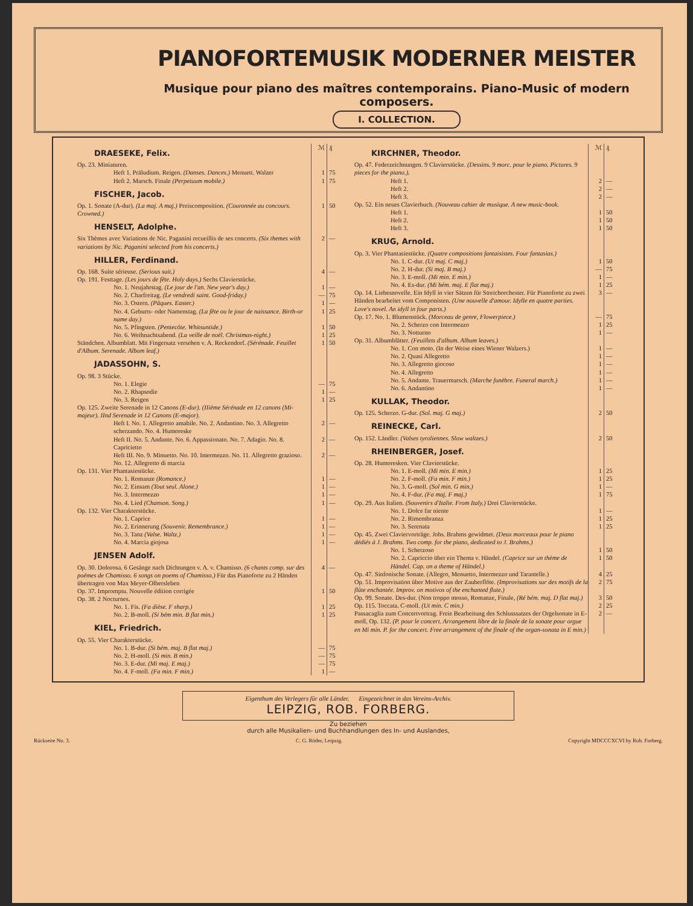PIANOFORTEMUSIK MODERNER MEISTER
Musique pour piano des maîtres contemporains. Piano-Music of modern composers.
I. COLLECTION.
| DRAESEKE, Felix. | ℳ | ₰ |
| Op. 23. Miniaturen. | | |
| Heft 1. Präludium. Reigen. (Danses. Dances.) Menuett. Walzer | 1 | 75 |
| Heft 2. Marsch. Finale (Perpetuum mobile.) | 1 | 75 |
| FISCHER, Jacob. | | |
| Op. 1. Sonate (A-dur). (La maj. A maj.) Preiscomposition. (Couronnée au concours. Crowned.) | 1 | 50 |
| HENSELT, Adolphe. | | |
| Six Thèmes avec Variations de Nic. Paganini recueillis de ses concerts. (Six themes with variations by Nic. Paganini selected from his concerts.) | 2 | — |
| HILLER, Ferdinand. | | |
| Op. 168. Suite sérieuse. (Serious suit.) | 4 | — |
| Op. 191. Festtage. (Les jours de fête. Holy days.) Sechs Clavierstücke. | | |
| No. 1. Neujahrstag. (Le jour de l'an. New year's day.) | 1 | — |
| No. 2. Charfreitag. (Le vendredi saint. Good-friday.) | — | 75 |
| No. 3. Ostern. (Pâques. Easter.) | 1 | — |
| No. 4. Geburts- oder Namenstag. (La fête ou le jour de naissance. Birth-or name day.) | 1 | 25 |
| No. 5. Pfingsten. (Pentecôte. Whitsuntide.) | 1 | 50 |
| No. 6. Weihnachtsabend. (La veille de noël. Christmas-night.) | 1 | 25 |
| Ständchen. Albumblatt. Mit Fingersatz versehen v. A. Reckendorf. (Sérénade. Feuillet d'Album. Serenade. Album leaf.) | 1 | 50 |
| JADASSOHN, S. | | |
| Op. 98. 3 Stücke. | | |
| No. 1. Elegie | — | 75 |
| No. 2. Rhapsodie | 1 | — |
| No. 3. Reigen | 1 | 25 |
| Op. 125. Zweite Serenade in 12 Canons (E-dur). (IIième Sérénade en 12 canons (Mi-majeur). IInd Serenade in 12 Canons (E-major). | | |
| Heft I. No. 1. Allegretto amabile. No. 2. Andantino. No. 3. Allegretto scherzando. No. 4. Humoreske | 2 | — |
| Heft II. No. 5. Andante. No. 6. Appassionato. No. 7. Adagio. No. 8. Capricietto | 2 | — |
| Heft III. No. 9. Minuetto. No. 10. Intermezzo. No. 11. Allegretto grazioso. No. 12. Allegretto di marcia | 2 | — |
| Op. 131. Vier Phantasiestücke. | | |
| No. 1. Romanze (Romance.) | 1 | — |
| No. 2. Einsam (Tout seul. Alone.) | 1 | — |
| No. 3. Intermezzo | 1 | — |
| No. 4. Lied (Chanson. Song.) | 1 | — |
| Op. 132. Vier Charakterstücke. | | |
| No. 1. Caprice | 1 | — |
| No. 2. Erinnerung (Souvenir. Remembrance.) | 1 | — |
| No. 3. Tanz (Valse. Waltz.) | 1 | — |
| No. 4. Marcia giojosa | 1 | — |
| JENSEN Adolf. | | |
| Op. 30. Dolorosa. 6 Gesänge nach Dichtungen v. A. v. Chamisso. (6 chants comp. sur des poëmes de Chamisso. 6 songs on poems of Chamisso.) Für das Pianoforte zu 2 Händen übertragen von Max Meyer-Olbersleben | 4 | — |
| Op. 37. Impromptu. Nouvelle édition corrigée | 1 | 50 |
| Op. 38. 2 Nocturnes. | | |
| No. 1. Fis. (Fa dièse. F sharp.) | 1 | 25 |
| No. 2. B-moll. (Si bém min. B flat min.) | 1 | 25 |
| KIEL, Friedrich. | | |
| Op. 55. Vier Charakterstücke. | | |
| No. 1. B-dur. (Si bém. maj. B flat maj.) | — | 75 |
| No. 2. H-moll. (Si min. B min.) | — | 75 |
| No. 3. E-dur. (Mi maj. E maj.) | — | 75 |
| No. 4. F-moll. (Fa min. F min.) | 1 | — |
| KIRCHNER, Theodor. | ℳ | ₰ |
| Op. 47. Federzeichnungen. 9 Clavierstücke. (Dessins. 9 morc. pour le piano. Pictures. 9 pieces for the piano.). | | |
| Heft 1. | 2 | — |
| Heft 2. | 2 | — |
| Heft 3. | 2 | — |
| Op. 52. Ein neues Clavierbuch. (Nouveau cahier de musique. A new music-book. | | |
| Heft 1. | 1 | 50 |
| Heft 2. | 1 | 50 |
| Heft 3. | 1 | 50 |
| KRUG, Arnold. | | |
| Op. 3. Vier Phantasiestücke. (Quatre compositions fantaisistes. Four fantasias.) | | |
| No. 1. C-dur. (Ut maj. C maj.) | 1 | 50 |
| No. 2. H-dur. (Si maj. B maj.) | — | 75 |
| No. 3. E-moll. (Mi min. E min.) | 1 | — |
| No. 4. Es-dur. (Mi bém. maj. E flat maj.) | 1 | 25 |
| Op. 14. Liebesnovelle. Ein Idyll in vier Sätzen für Streichorchester. Für Pianoforte zu zwei Händen bearbeitet vom Componisten. (Une nouvelle d'amour. Idylle en quatre parties. Love's novel. An idyll in four parts.) | 3 | — |
| Op. 17. No. 1. Blumenstück. (Morceau de genre, Flowerpiece.) | — | 75 |
| No. 2. Scherzo con Intermezzo | 1 | 25 |
| No. 3. Notturno | 1 | — |
| Op. 31. Albumblätter. (Feuillets d'album. Album leaves.) | | |
| No. 1. Con moto. (In der Weise eines Wiener Walzers.) | 1 | — |
| No. 2. Quasi Allegretto | 1 | — |
| No. 3. Allegretto giocoso | 1 | — |
| No. 4. Allegretto | 1 | — |
| No. 5. Andante. Trauermarsch. (Marche funèbre. Funeral march.) | 1 | — |
| No. 6. Andantino | 1 | — |
| KULLAK, Theodor. | | |
| Op. 125. Scherzo. G-dur. (Sol. maj. G maj.) | 2 | 50 |
| REINECKE, Carl. | | |
| Op. 152. Ländler. (Valses tyroliennes. Slow waltzes.) | 2 | 50 |
| RHEINBERGER, Josef. | | |
| Op. 28. Humoresken. Vier Clavierstücke. | | |
| No. 1. E-moll. (Mi min. E min.) | 1 | 25 |
| No. 2. F-moll. (Fa min. F min.) | 1 | 25 |
| No. 3. G-moll. (Sol min. G min.) | 1 | — |
| No. 4. F-dur. (Fa maj. F maj.) | 1 | 75 |
| Op. 29. Aus Italien. (Souvenirs d'Italie. From Italy.) Drei Clavierstücke. | | |
| No. 1. Dolce far niente | 1 | — |
| No. 2. Rimembranza | 1 | 25 |
| No. 3. Serenata | 1 | 25 |
| Op. 45. Zwei Claviervorträge. Johs. Brahms gewidmet. (Deux morceaux pour le piano dédiés à J. Brahms. Two comp. for the piano, dedicated to J. Brahms.) | | |
| No. 1. Scherzoso | 1 | 50 |
| No. 2. Capriccio über ein Thema v. Händel. (Caprice sur un thème de Händel. Cap. on a theme of Händel.) | 1 | 50 |
| Op. 47. Sinfonische Sonate. (Allegro, Menuetto, Intermezzo und Tarantelle.) | 4 | 25 |
| Op. 51. Improvisation über Motive aus der Zauberflöte. (Improvisations sur des motifs de la flûte enchantée. Improv. on motivos of the enchanted flute.) | 2 | 75 |
| Op. 99. Sonate. Des-dur. (Non troppo mosso, Romanze, Finale, (Ré bém. maj. D flat maj.) | 3 | 50 |
| Op. 115. Toccata. C-moll. (Ut min. C min.) | 2 | 25 |
| Passacaglia zum Concertvortrag. Freie Bearbeitung des Schlusssatzes der Orgelsonate in E-moll, Op. 132. (P. pour le concert. Arrangement libre de la finale de la sonate pour orgue en Mi min. P. for the concert. Free arrangement of the finale of the organ-sonata in E min.) | 2 | — |
Eigenthum des Verlegers für alle Länder. Eingezeichnet in das Vereins-Archiv.
LEIPZIG, ROB. FORBERG.
Zu beziehen
durch alle Musikalien- und Buchhandlungen des In- und Auslandes,
Rückseite No. 3. C. G. Röder, Leipzig. Copyright MDCCCXCVI by Rob. Forberg.